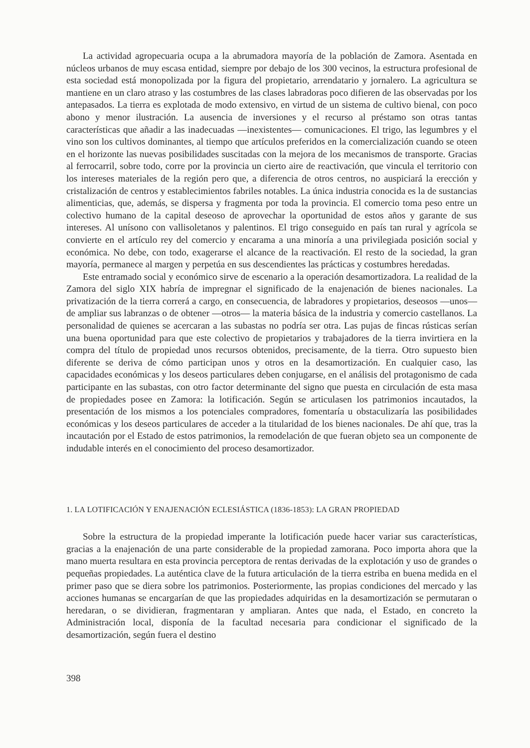La actividad agropecuaria ocupa a la abrumadora mayoría de la población de Zamora. Asentada en núcleos urbanos de muy escasa entidad, siempre por debajo de los 300 vecinos, la estructura profesional de esta sociedad está monopolizada por la figura del propietario, arrendatario y jornalero. La agricultura se mantiene en un claro atraso y las costumbres de las clases labradoras poco difieren de las observadas por los antepasados. La tierra es explotada de modo extensivo, en virtud de un sistema de cultivo bienal, con poco abono y menor ilustración. La ausencia de inversiones y el recurso al préstamo son otras tantas características que añadir a las inadecuadas —inexistentes— comunicaciones. El trigo, las legumbres y el vino son los cultivos dominantes, al tiempo que artículos preferidos en la comercialización cuando se oteen en el horizonte las nuevas posibilidades suscitadas con la mejora de los mecanismos de transporte. Gracias al ferrocarril, sobre todo, corre por la provincia un cierto aire de reactivación, que vincula el territorio con los intereses materiales de la región pero que, a diferencia de otros centros, no auspiciará la erección y cristalización de centros y establecimientos fabriles notables. La única industria conocida es la de sustancias alimenticias, que, además, se dispersa y fragmenta por toda la provincia. El comercio toma peso entre un colectivo humano de la capital deseoso de aprovechar la oportunidad de estos años y garante de sus intereses. Al unísono con vallisoletanos y palentinos. El trigo conseguido en país tan rural y agrícola se convierte en el artículo rey del comercio y encarama a una minoría a una privilegiada posición social y económica. No debe, con todo, exagerarse el alcance de la reactivación. El resto de la sociedad, la gran mayoría, permanece al margen y perpetúa en sus descendientes las prácticas y costumbres heredadas.
Este entramado social y económico sirve de escenario a la operación desamortizadora. La realidad de la Zamora del siglo XIX habría de impregnar el significado de la enajenación de bienes nacionales. La privatización de la tierra correrá a cargo, en consecuencia, de labradores y propietarios, deseosos —unos— de ampliar sus labranzas o de obtener —otros— la materia básica de la industria y comercio castellanos. La personalidad de quienes se acercaran a las subastas no podría ser otra. Las pujas de fincas rústicas serían una buena oportunidad para que este colectivo de propietarios y trabajadores de la tierra invirtiera en la compra del título de propiedad unos recursos obtenidos, precisamente, de la tierra. Otro supuesto bien diferente se deriva de cómo participan unos y otros en la desamortización. En cualquier caso, las capacidades económicas y los deseos particulares deben conjugarse, en el análisis del protagonismo de cada participante en las subastas, con otro factor determinante del signo que puesta en circulación de esta masa de propiedades posee en Zamora: la lotificación. Según se articulasen los patrimonios incautados, la presentación de los mismos a los potenciales compradores, fomentaría u obstaculizaría las posibilidades económicas y los deseos particulares de acceder a la titularidad de los bienes nacionales. De ahí que, tras la incautación por el Estado de estos patrimonios, la remodelación de que fueran objeto sea un componente de indudable interés en el conocimiento del proceso desamortizador.
1. LA LOTIFICACIÓN Y ENAJENACIÓN ECLESIÁSTICA (1836-1853): LA GRAN PROPIEDAD
Sobre la estructura de la propiedad imperante la lotificación puede hacer variar sus características, gracias a la enajenación de una parte considerable de la propiedad zamorana. Poco importa ahora que la mano muerta resultara en esta provincia perceptora de rentas derivadas de la explotación y uso de grandes o pequeñas propiedades. La auténtica clave de la futura articulación de la tierra estriba en buena medida en el primer paso que se diera sobre los patrimonios. Posteriormente, las propias condiciones del mercado y las acciones humanas se encargarían de que las propiedades adquiridas en la desamortización se permutaran o heredaran, o se dividieran, fragmentaran y ampliaran. Antes que nada, el Estado, en concreto la Administración local, disponía de la facultad necesaria para condicionar el significado de la desamortización, según fuera el destino
398